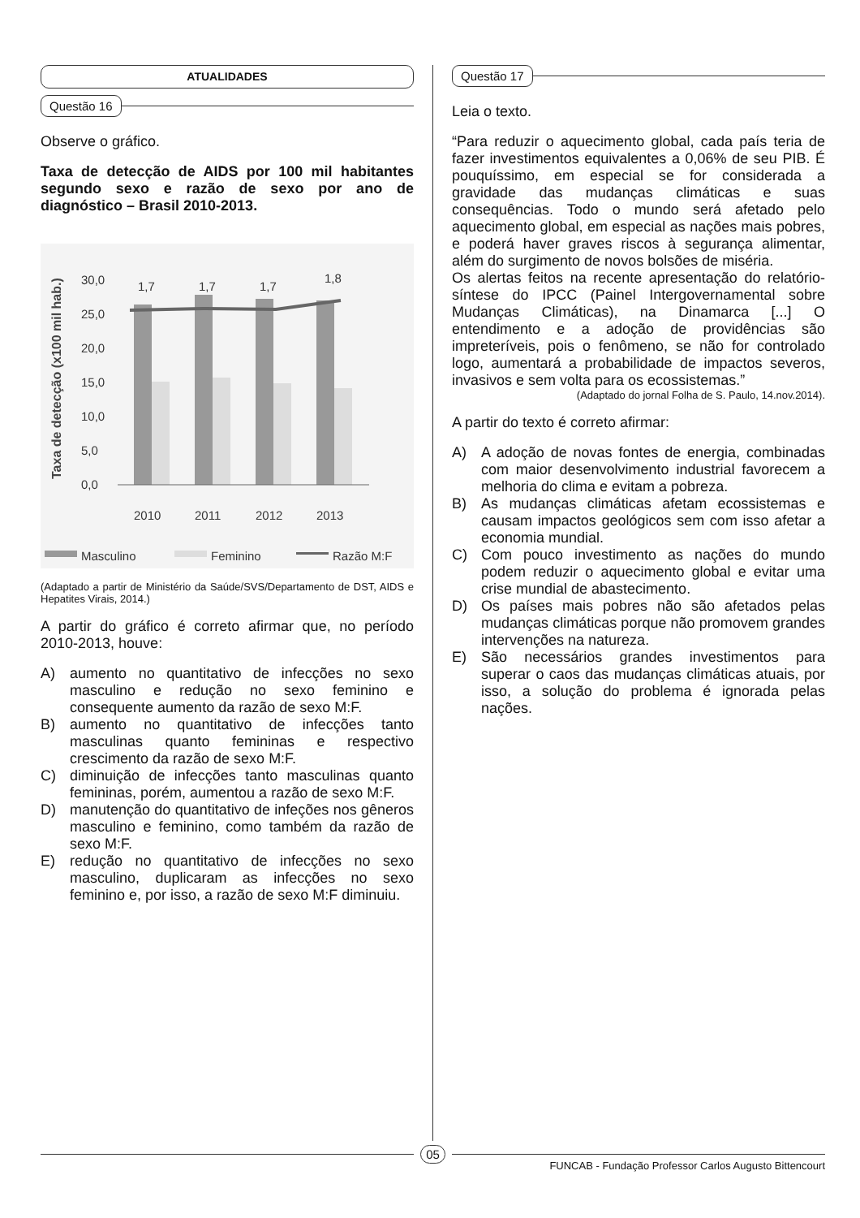ATUALIDADES
Questão 16
Observe o gráfico.
Taxa de detecção de AIDS por 100 mil habitantes segundo sexo e razão de sexo por ano de diagnóstico – Brasil 2010-2013.
Taxa de detecção (x100 mil hab.)
30,0
25,0
20,0
15,0
10,0
5,0
0,0
2010
2011
2012
2013
1,7
1,7
1,7
1,8
Masculino
Feminino
Razão M:F
(Adaptado a partir de Ministério da Saúde/SVS/Departamento de DST, AIDS e Hepatites Virais, 2014.)
A partir do gráfico é correto afirmar que, no período 2010-2013, houve:
A) aumento no quantitativo de infecções no sexo masculino e redução no sexo feminino e consequente aumento da razão de sexo M:F.
B) aumento no quantitativo de infecções tanto masculinas quanto femininas e respectivo crescimento da razão de sexo M:F.
C) diminuição de infecções tanto masculinas quanto femininas, porém, aumentou a razão de sexo M:F.
D) manutenção do quantitativo de infeções nos gêneros masculino e feminino, como também da razão de sexo M:F.
E) redução no quantitativo de infecções no sexo masculino, duplicaram as infecções no sexo feminino e, por isso, a razão de sexo M:F diminuiu.
Questão 17
Leia o texto.
“Para reduzir o aquecimento global, cada país teria de fazer investimentos equivalentes a 0,06% de seu PIB. É pouquíssimo, em especial se for considerada a gravidade das mudanças climáticas e suas consequências. Todo o mundo será afetado pelo aquecimento global, em especial as nações mais pobres, e poderá haver graves riscos à segurança alimentar, além do surgimento de novos bolsões de miséria.
Os alertas feitos na recente apresentação do relatório-síntese do IPCC (Painel Intergovernamental sobre Mudanças Climáticas), na Dinamarca [...] O entendimento e a adoção de providências são impreteríveis, pois o fenômeno, se não for controlado logo, aumentará a probabilidade de impactos severos, invasivos e sem volta para os ecossistemas.”
(Adaptado do jornal Folha de S. Paulo, 14.nov.2014).
A partir do texto é correto afirmar:
A) A adoção de novas fontes de energia, combinadas com maior desenvolvimento industrial favorecem a melhoria do clima e evitam a pobreza.
B) As mudanças climáticas afetam ecossistemas e causam impactos geológicos sem com isso afetar a economia mundial.
C) Com pouco investimento as nações do mundo podem reduzir o aquecimento global e evitar uma crise mundial de abastecimento.
D) Os países mais pobres não são afetados pelas mudanças climáticas porque não promovem grandes intervenções na natureza.
E) São necessários grandes investimentos para superar o caos das mudanças climáticas atuais, por isso, a solução do problema é ignorada pelas nações.
05
FUNCAB - Fundação Professor Carlos Augusto Bittencourt